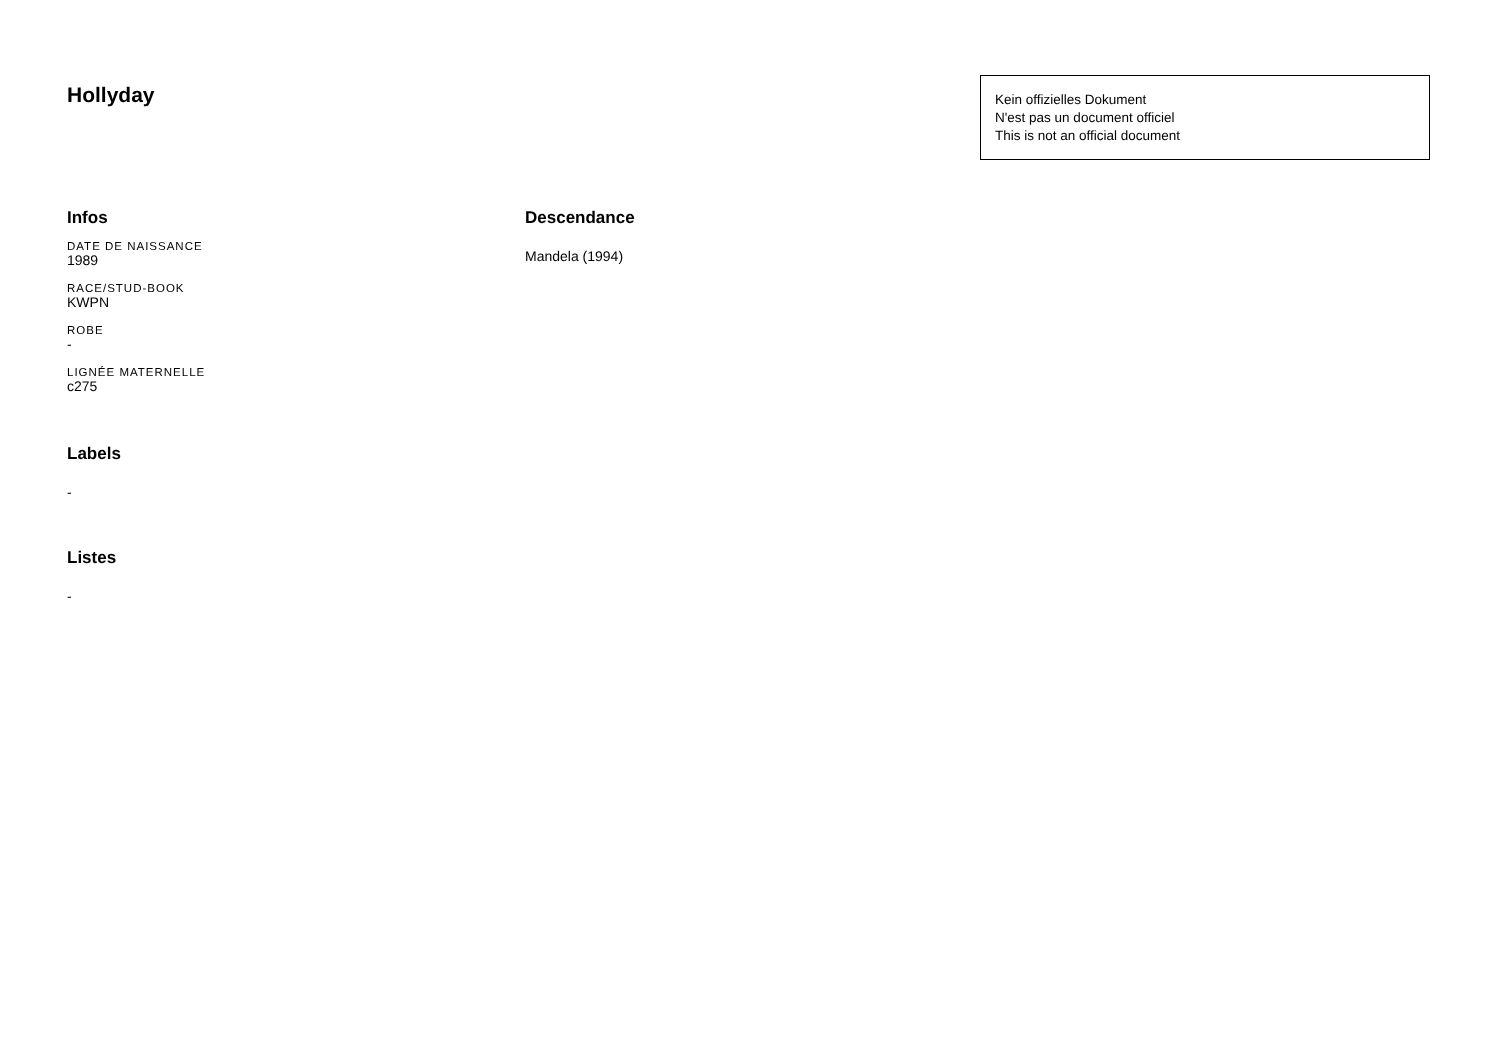Hollyday
Kein offizielles Dokument
N'est pas un document officiel
This is not an official document
Infos
DATE DE NAISSANCE
1989
RACE/STUD-BOOK
KWPN
ROBE
-
LIGNÉE MATERNELLE
c275
Labels
-
Listes
-
Descendance
Mandela (1994)